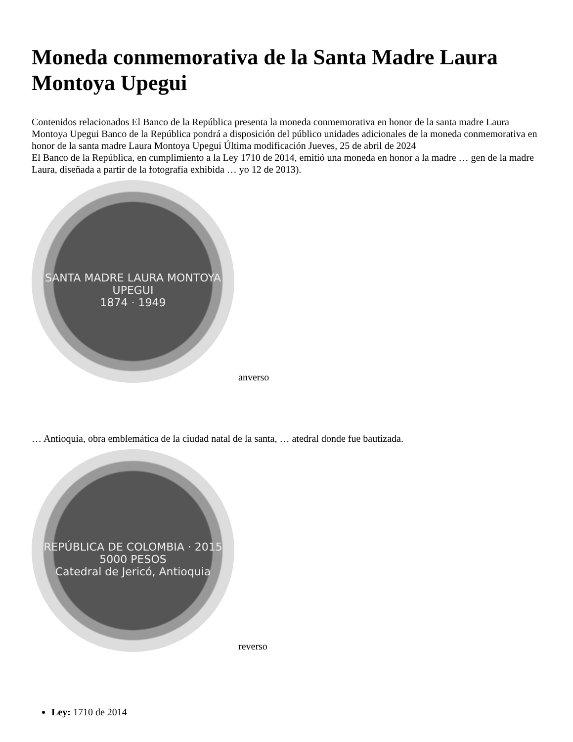Moneda conmemorativa de la Santa Madre Laura Montoya Upegui
Contenidos relacionados El Banco de la República presenta la moneda conmemorativa en honor de la santa madre Laura Montoya Upegui Banco de la República pondrá a disposición del público unidades adicionales de la moneda conmemorativa en honor de la santa madre Laura Montoya Upegui Última modificación Jueves, 25 de abril de 2024
El Banco de la República, en cumplimiento a la Ley 1710 de 2014, emitió una moneda en honor a la madre … gen de la madre Laura, diseñada a partir de la fotografía exhibida … yo 12 de 2013).
SANTA MADRE LAURA MONTOYA UPEGUI
1874 · 1949
anverso
… Antioquia, obra emblemática de la ciudad natal de la santa, … atedral donde fue bautizada.
REPÚBLICA DE COLOMBIA · 2015
5000 PESOS
Catedral de Jericó, Antioquia
reverso
Ley: 1710 de 2014